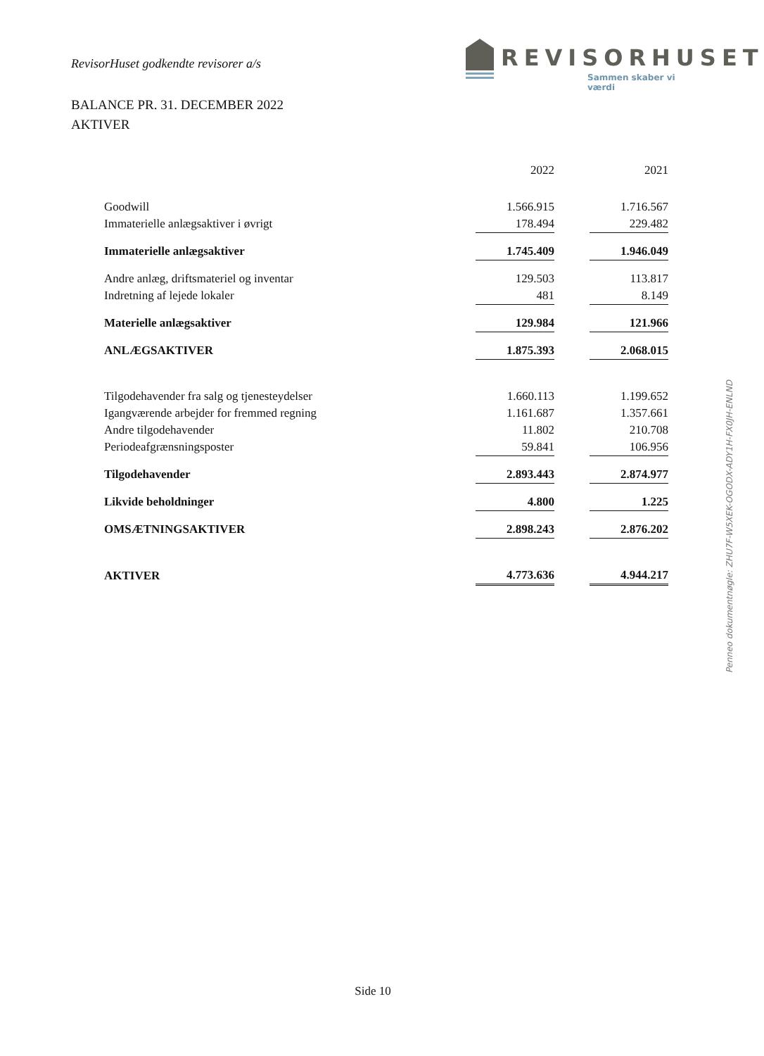RevisorHuset godkendte revisorer a/s
REVISORHUSET
Sammen skaber vi værdi
BALANCE PR. 31. DECEMBER 2022
AKTIVER
| | 2022 | | 2021 |
| Goodwill | 1.566.915 | | 1.716.567 |
| Immaterielle anlægsaktiver i øvrigt | 178.494 | | 229.482 |
| Immaterielle anlægsaktiver | 1.745.409 | | 1.946.049 |
| Andre anlæg, driftsmateriel og inventar | 129.503 | | 113.817 |
| Indretning af lejede lokaler | 481 | | 8.149 |
| Materielle anlægsaktiver | 129.984 | | 121.966 |
| ANLÆGSAKTIVER | 1.875.393 | | 2.068.015 |
| Tilgodehavender fra salg og tjenesteydelser | 1.660.113 | | 1.199.652 |
| Igangværende arbejder for fremmed regning | 1.161.687 | | 1.357.661 |
| Andre tilgodehavender | 11.802 | | 210.708 |
| Periodeafgrænsningsposter | 59.841 | | 106.956 |
| Tilgodehavender | 2.893.443 | | 2.874.977 |
| Likvide beholdninger | 4.800 | | 1.225 |
| OMSÆTNINGSAKTIVER | 2.898.243 | | 2.876.202 |
| AKTIVER | 4.773.636 | | 4.944.217 |
Penneo dokumentnøgle: ZHU7F-W5XEK-OGODX-ADY1H-FX0JH-ENLND
Side 10